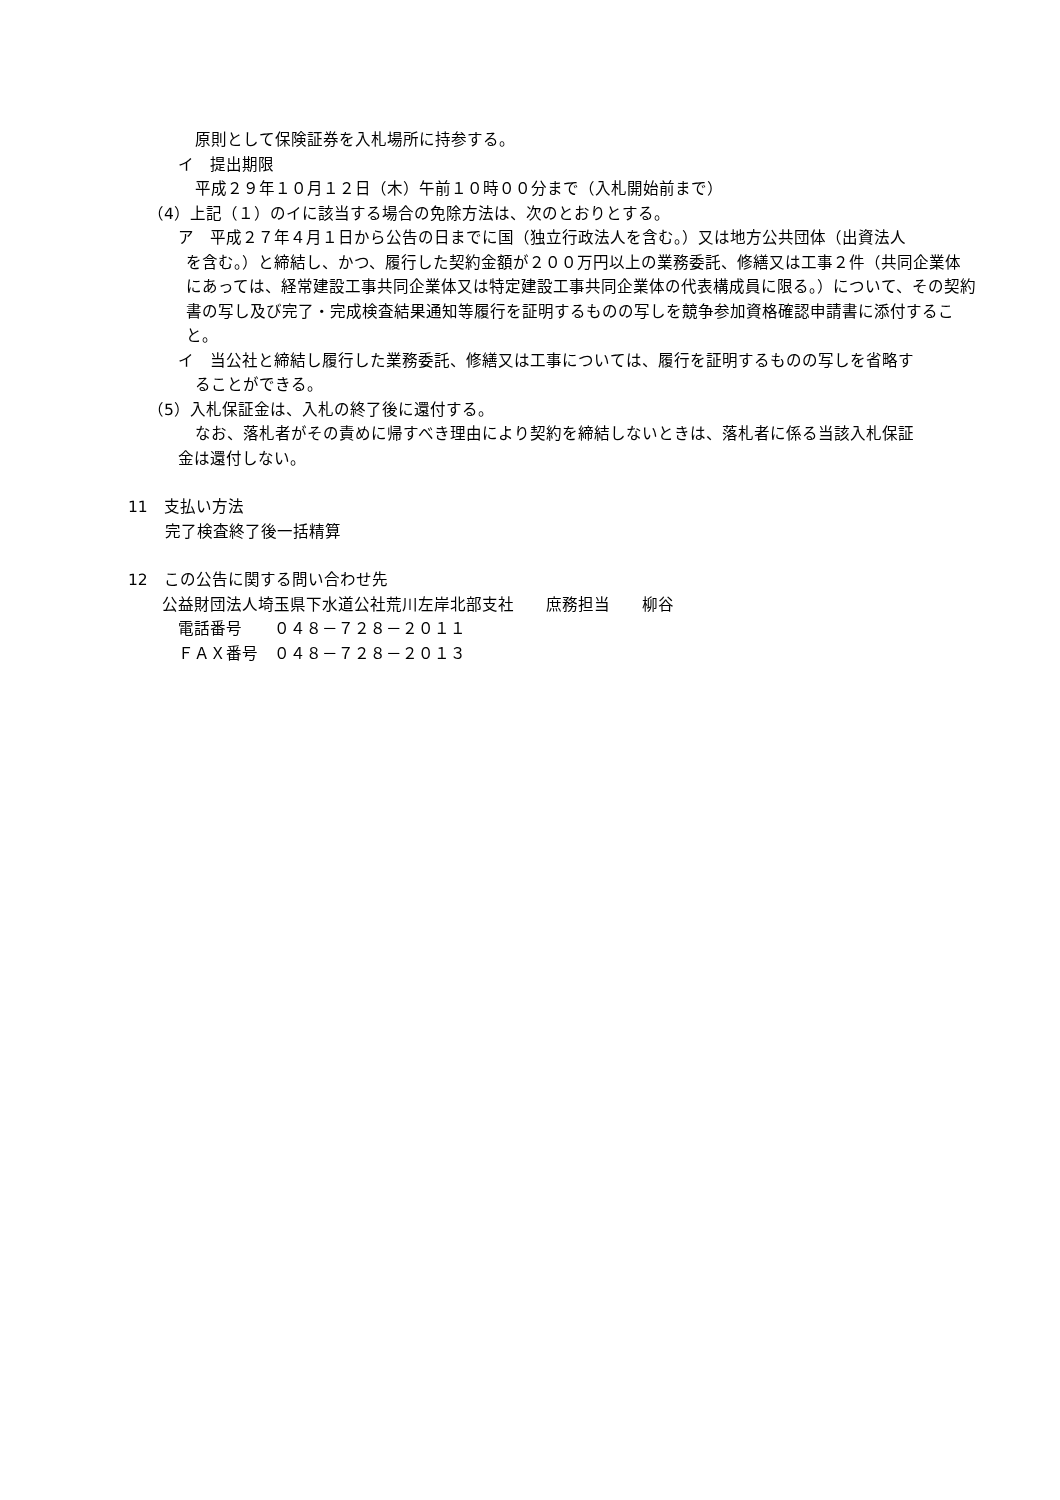原則として保険証券を入札場所に持参する。
イ　提出期限
平成２９年１０月１２日（木）午前１０時００分まで（入札開始前まで）
（4）上記（１）のイに該当する場合の免除方法は、次のとおりとする。
ア　平成２７年４月１日から公告の日までに国（独立行政法人を含む。）又は地方公共団体（出資法人
を含む。）と締結し、かつ、履行した契約金額が２００万円以上の業務委託、修繕又は工事２件（共同企業体にあっては、経常建設工事共同企業体又は特定建設工事共同企業体の代表構成員に限る。）について、その契約書の写し及び完了・完成検査結果通知等履行を証明するものの写しを競争参加資格確認申請書に添付すること。
イ　当公社と締結し履行した業務委託、修繕又は工事については、履行を証明するものの写しを省略す
ることができる。
（5）入札保証金は、入札の終了後に還付する。
なお、落札者がその責めに帰すべき理由により契約を締結しないときは、落札者に係る当該入札保証
金は還付しない。
11　支払い方法
完了検査終了後一括精算
12　この公告に関する問い合わせ先
公益財団法人埼玉県下水道公社荒川左岸北部支社　　庶務担当　　柳谷
電話番号　　０４８－７２８－２０１１
ＦＡＸ番号　０４８－７２８－２０１３